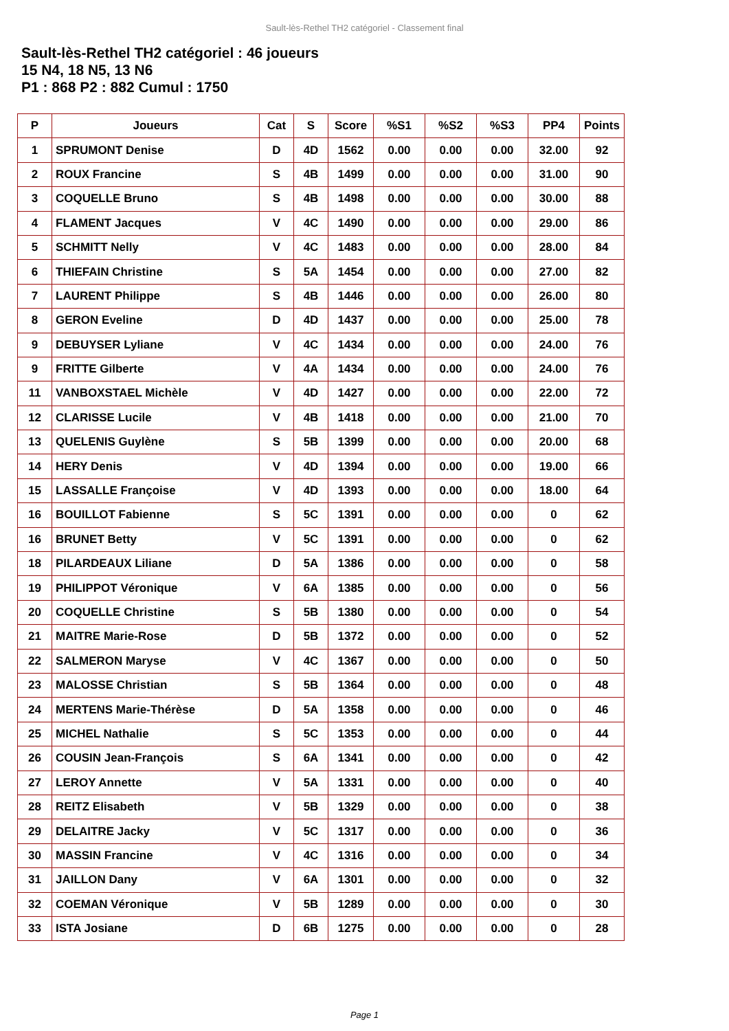Sault-lès-Rethel TH2 catégoriel - Classement final
Sault-lès-Rethel TH2 catégoriel : 46 joueurs
15 N4, 18 N5, 13 N6
P1 : 868 P2 : 882 Cumul : 1750
| P | Joueurs | Cat | S | Score | %S1 | %S2 | %S3 | PP4 | Points |
| --- | --- | --- | --- | --- | --- | --- | --- | --- | --- |
| 1 | SPRUMONT Denise | D | 4D | 1562 | 0.00 | 0.00 | 0.00 | 32.00 | 92 |
| 2 | ROUX Francine | S | 4B | 1499 | 0.00 | 0.00 | 0.00 | 31.00 | 90 |
| 3 | COQUELLE Bruno | S | 4B | 1498 | 0.00 | 0.00 | 0.00 | 30.00 | 88 |
| 4 | FLAMENT Jacques | V | 4C | 1490 | 0.00 | 0.00 | 0.00 | 29.00 | 86 |
| 5 | SCHMITT Nelly | V | 4C | 1483 | 0.00 | 0.00 | 0.00 | 28.00 | 84 |
| 6 | THIEFAIN Christine | S | 5A | 1454 | 0.00 | 0.00 | 0.00 | 27.00 | 82 |
| 7 | LAURENT Philippe | S | 4B | 1446 | 0.00 | 0.00 | 0.00 | 26.00 | 80 |
| 8 | GERON Eveline | D | 4D | 1437 | 0.00 | 0.00 | 0.00 | 25.00 | 78 |
| 9 | DEBUYSER Lyliane | V | 4C | 1434 | 0.00 | 0.00 | 0.00 | 24.00 | 76 |
| 9 | FRITTE Gilberte | V | 4A | 1434 | 0.00 | 0.00 | 0.00 | 24.00 | 76 |
| 11 | VANBOXSTAEL Michèle | V | 4D | 1427 | 0.00 | 0.00 | 0.00 | 22.00 | 72 |
| 12 | CLARISSE Lucile | V | 4B | 1418 | 0.00 | 0.00 | 0.00 | 21.00 | 70 |
| 13 | QUELENIS Guylène | S | 5B | 1399 | 0.00 | 0.00 | 0.00 | 20.00 | 68 |
| 14 | HERY Denis | V | 4D | 1394 | 0.00 | 0.00 | 0.00 | 19.00 | 66 |
| 15 | LASSALLE Françoise | V | 4D | 1393 | 0.00 | 0.00 | 0.00 | 18.00 | 64 |
| 16 | BOUILLOT Fabienne | S | 5C | 1391 | 0.00 | 0.00 | 0.00 | 0 | 62 |
| 16 | BRUNET Betty | V | 5C | 1391 | 0.00 | 0.00 | 0.00 | 0 | 62 |
| 18 | PILARDEAUX Liliane | D | 5A | 1386 | 0.00 | 0.00 | 0.00 | 0 | 58 |
| 19 | PHILIPPOT Véronique | V | 6A | 1385 | 0.00 | 0.00 | 0.00 | 0 | 56 |
| 20 | COQUELLE Christine | S | 5B | 1380 | 0.00 | 0.00 | 0.00 | 0 | 54 |
| 21 | MAITRE Marie-Rose | D | 5B | 1372 | 0.00 | 0.00 | 0.00 | 0 | 52 |
| 22 | SALMERON Maryse | V | 4C | 1367 | 0.00 | 0.00 | 0.00 | 0 | 50 |
| 23 | MALOSSE Christian | S | 5B | 1364 | 0.00 | 0.00 | 0.00 | 0 | 48 |
| 24 | MERTENS Marie-Thérèse | D | 5A | 1358 | 0.00 | 0.00 | 0.00 | 0 | 46 |
| 25 | MICHEL Nathalie | S | 5C | 1353 | 0.00 | 0.00 | 0.00 | 0 | 44 |
| 26 | COUSIN Jean-François | S | 6A | 1341 | 0.00 | 0.00 | 0.00 | 0 | 42 |
| 27 | LEROY Annette | V | 5A | 1331 | 0.00 | 0.00 | 0.00 | 0 | 40 |
| 28 | REITZ Elisabeth | V | 5B | 1329 | 0.00 | 0.00 | 0.00 | 0 | 38 |
| 29 | DELAITRE Jacky | V | 5C | 1317 | 0.00 | 0.00 | 0.00 | 0 | 36 |
| 30 | MASSIN Francine | V | 4C | 1316 | 0.00 | 0.00 | 0.00 | 0 | 34 |
| 31 | JAILLON Dany | V | 6A | 1301 | 0.00 | 0.00 | 0.00 | 0 | 32 |
| 32 | COEMAN Véronique | V | 5B | 1289 | 0.00 | 0.00 | 0.00 | 0 | 30 |
| 33 | ISTA Josiane | D | 6B | 1275 | 0.00 | 0.00 | 0.00 | 0 | 28 |
Page 1